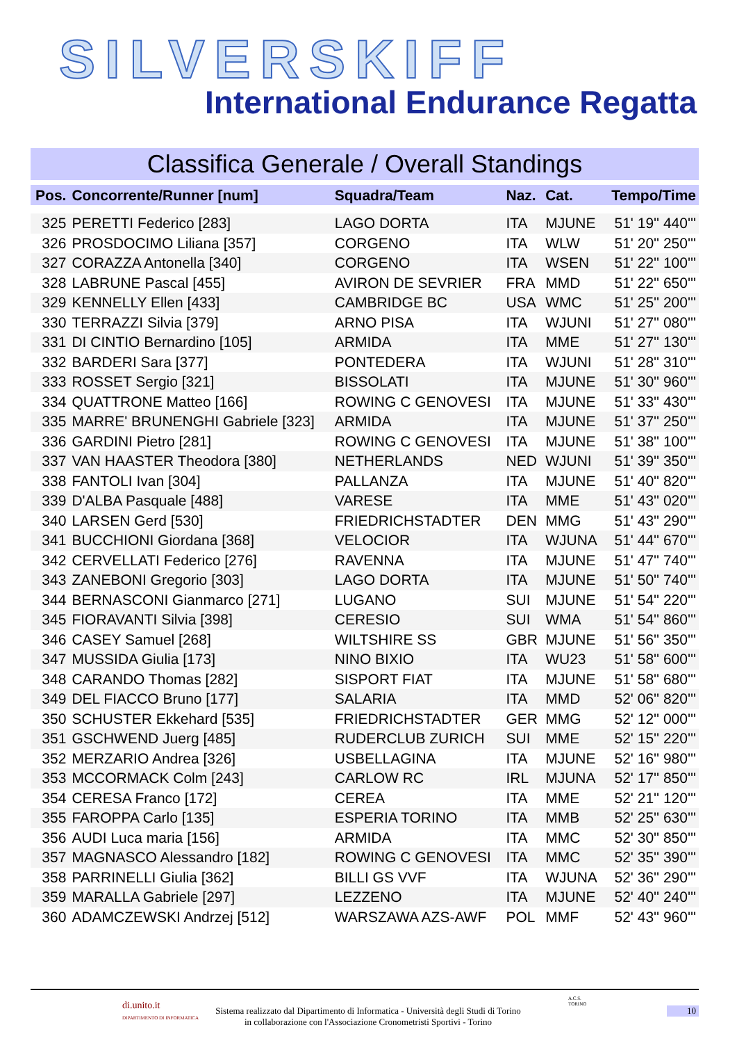SILVERSKIFF
International Endurance Regatta
Classifica Generale / Overall Standings
| Pos. | Concorrente/Runner [num] | Squadra/Team | Naz. | Cat. | Tempo/Time |
| --- | --- | --- | --- | --- | --- |
| 325 | PERETTI Federico [283] | LAGO DORTA | ITA | MJUNE | 51' 19'' 440''' |
| 326 | PROSDOCIMO Liliana [357] | CORGENO | ITA | WLW | 51' 20'' 250''' |
| 327 | CORAZZA Antonella [340] | CORGENO | ITA | WSEN | 51' 22'' 100''' |
| 328 | LABRUNE Pascal [455] | AVIRON DE SEVRIER | FRA | MMD | 51' 22'' 650''' |
| 329 | KENNELLY Ellen [433] | CAMBRIDGE BC | USA | WMC | 51' 25'' 200''' |
| 330 | TERRAZZI Silvia [379] | ARNO PISA | ITA | WJUNI | 51' 27'' 080''' |
| 331 | DI CINTIO Bernardino [105] | ARMIDA | ITA | MME | 51' 27'' 130''' |
| 332 | BARDERI Sara [377] | PONTEDERA | ITA | WJUNI | 51' 28'' 310''' |
| 333 | ROSSET Sergio [321] | BISSOLATI | ITA | MJUNE | 51' 30'' 960''' |
| 334 | QUATTRONE Matteo [166] | ROWING C GENOVESI | ITA | MJUNE | 51' 33'' 430''' |
| 335 | MARRE' BRUNENGHI Gabriele [323] | ARMIDA | ITA | MJUNE | 51' 37'' 250''' |
| 336 | GARDINI Pietro [281] | ROWING C GENOVESI | ITA | MJUNE | 51' 38'' 100''' |
| 337 | VAN HAASTER Theodora [380] | NETHERLANDS | NED | WJUNI | 51' 39'' 350''' |
| 338 | FANTOLI Ivan [304] | PALLANZA | ITA | MJUNE | 51' 40'' 820''' |
| 339 | D'ALBA Pasquale [488] | VARESE | ITA | MME | 51' 43'' 020''' |
| 340 | LARSEN Gerd [530] | FRIEDRICHSTADTER | DEN | MMG | 51' 43'' 290''' |
| 341 | BUCCHIONI Giordana [368] | VELOCIOR | ITA | WJUNA | 51' 44'' 670''' |
| 342 | CERVELLATI Federico [276] | RAVENNA | ITA | MJUNE | 51' 47'' 740''' |
| 343 | ZANEBONI Gregorio [303] | LAGO DORTA | ITA | MJUNE | 51' 50'' 740''' |
| 344 | BERNASCONI Gianmarco [271] | LUGANO | SUI | MJUNE | 51' 54'' 220''' |
| 345 | FIORAVANTI Silvia [398] | CERESIO | SUI | WMA | 51' 54'' 860''' |
| 346 | CASEY Samuel [268] | WILTSHIRE SS | GBR | MJUNE | 51' 56'' 350''' |
| 347 | MUSSIDA Giulia [173] | NINO BIXIO | ITA | WU23 | 51' 58'' 600''' |
| 348 | CARANDO Thomas [282] | SISPORT FIAT | ITA | MJUNE | 51' 58'' 680''' |
| 349 | DEL FIACCO Bruno [177] | SALARIA | ITA | MMD | 52' 06'' 820''' |
| 350 | SCHUSTER Ekkehard [535] | FRIEDRICHSTADTER | GER | MMG | 52' 12'' 000''' |
| 351 | GSCHWEND Juerg [485] | RUDERCLUB ZURICH | SUI | MME | 52' 15'' 220''' |
| 352 | MERZARIO Andrea [326] | USBELLAGINA | ITA | MJUNE | 52' 16'' 980''' |
| 353 | MCCORMACK Colm [243] | CARLOW RC | IRL | MJUNA | 52' 17'' 850''' |
| 354 | CERESA Franco [172] | CEREA | ITA | MME | 52' 21'' 120''' |
| 355 | FAROPPA Carlo [135] | ESPERIA TORINO | ITA | MMB | 52' 25'' 630''' |
| 356 | AUDI Luca maria [156] | ARMIDA | ITA | MMC | 52' 30'' 850''' |
| 357 | MAGNASCO Alessandro [182] | ROWING C GENOVESI | ITA | MMC | 52' 35'' 390''' |
| 358 | PARRINELLI Giulia [362] | BILLI GS VVF | ITA | WJUNA | 52' 36'' 290''' |
| 359 | MARALLA Gabriele [297] | LEZZENO | ITA | MJUNE | 52' 40'' 240''' |
| 360 | ADAMCZEWSKI Andrzej [512] | WARSZAWA AZS-AWF | POL | MMF | 52' 43'' 960''' |
di.unito.it
DIPARTIMENTO DI INFORMATICA
Sistema realizzato dal Dipartimento di Informatica - Università degli Studi di Torino
in collaborazione con l'Associazione Cronometristi Sportivi - Torino
A.C.S.
TORINO
10